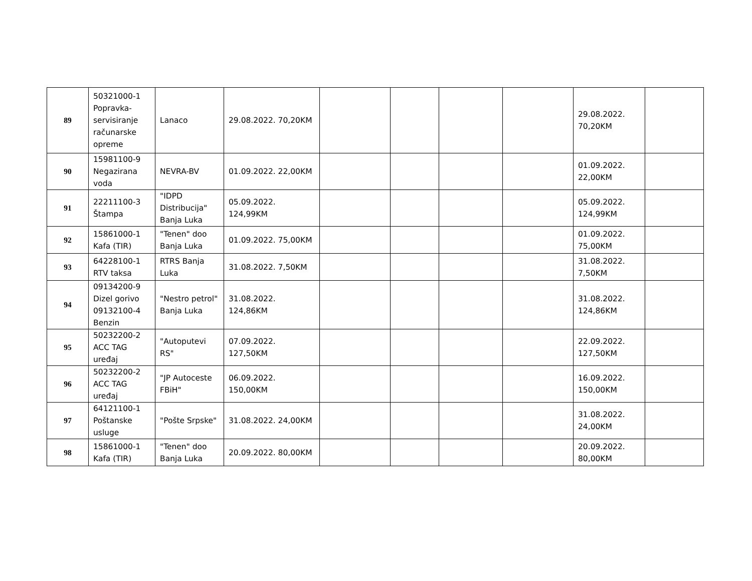| 89 | 50321000-1 Popravka-servisiranje računarske opreme | Lanaco | 29.08.2022. 70,20KM | | | | | 29.08.2022. 70,20KM | |
| 90 | 15981100-9 Negazirana voda | NEVRA-BV | 01.09.2022. 22,00KM | | | | | 01.09.2022. 22,00KM | |
| 91 | 22211100-3 Štampa | "IDPD Distribucija" Banja Luka | 05.09.2022. 124,99KM | | | | | 05.09.2022. 124,99KM | |
| 92 | 15861000-1 Kafa (TIR) | "Tenen" doo Banja Luka | 01.09.2022. 75,00KM | | | | | 01.09.2022. 75,00KM | |
| 93 | 64228100-1 RTV taksa | RTRS Banja Luka | 31.08.2022. 7,50KM | | | | | 31.08.2022. 7,50KM | |
| 94 | 09134200-9 Dizel gorivo 09132100-4 Benzin | "Nestro petrol" Banja Luka | 31.08.2022. 124,86KM | | | | | 31.08.2022. 124,86KM | |
| 95 | 50232200-2 ACC TAG uređaj | "Autoputevi RS" | 07.09.2022. 127,50KM | | | | | 22.09.2022. 127,50KM | |
| 96 | 50232200-2 ACC TAG uređaj | "JP Autoceste FBiH" | 06.09.2022. 150,00KM | | | | | 16.09.2022. 150,00KM | |
| 97 | 64121100-1 Poštanske usluge | "Pošte Srpske" | 31.08.2022. 24,00KM | | | | | 31.08.2022. 24,00KM | |
| 98 | 15861000-1 Kafa (TIR) | "Tenen" doo Banja Luka | 20.09.2022. 80,00KM | | | | | 20.09.2022. 80,00KM | |